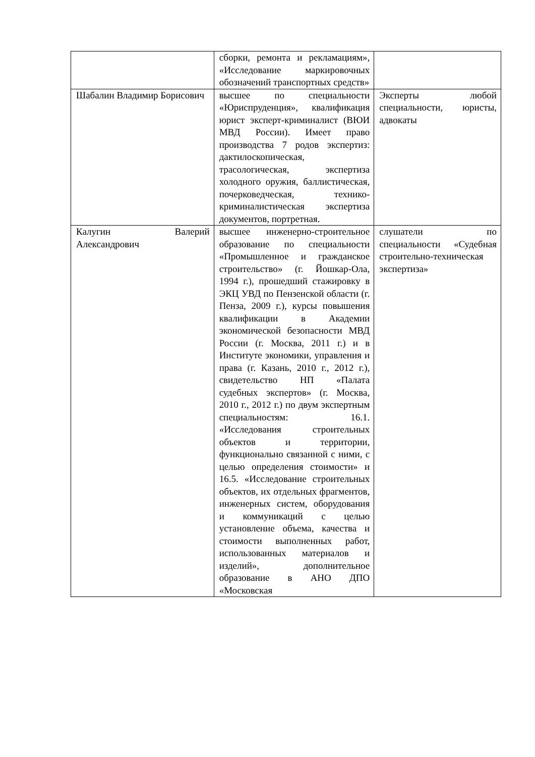| | сборки, ремонта и рекламациям», «Исследование маркировочных обозначений транспортных средств» | |
| Шабалин Владимир Борисович | высшее по специальности «Юриспруденция», квалификация юрист эксперт-криминалист (ВЮИ МВД России). Имеет право производства 7 родов экспертиз: дактилоскопическая, трасологическая, экспертиза холодного оружия, баллистическая, почерковедческая, технико-криминалистическая экспертиза документов, портретная. | Эксперты любой специальности, юристы, адвокаты |
| Калугин Валерий Александрович | высшее инженерно-строительное образование по специальности «Промышленное и гражданское строительство» (г. Йошкар-Ола, 1994 г.), прошедший стажировку в ЭКЦ УВД по Пензенской области (г. Пенза, 2009 г.), курсы повышения квалификации в Академии экономической безопасности МВД России (г. Москва, 2011 г.) и в Институте экономики, управления и права (г. Казань, 2010 г., 2012 г.), свидетельство НП «Палата судебных экспертов» (г. Москва, 2010 г., 2012 г.) по двум экспертным специальностям: 16.1. «Исследования строительных объектов и территории, функционально связанной с ними, с целью определения стоимости» и 16.5. «Исследование строительных объектов, их отдельных фрагментов, инженерных систем, оборудования и коммуникаций с целью установление объема, качества и стоимости выполненных работ, использованных материалов и изделий», дополнительное образование в АНО ДПО «Московская | слушатели по специальности «Судебная строительно-техническая экспертиза» |